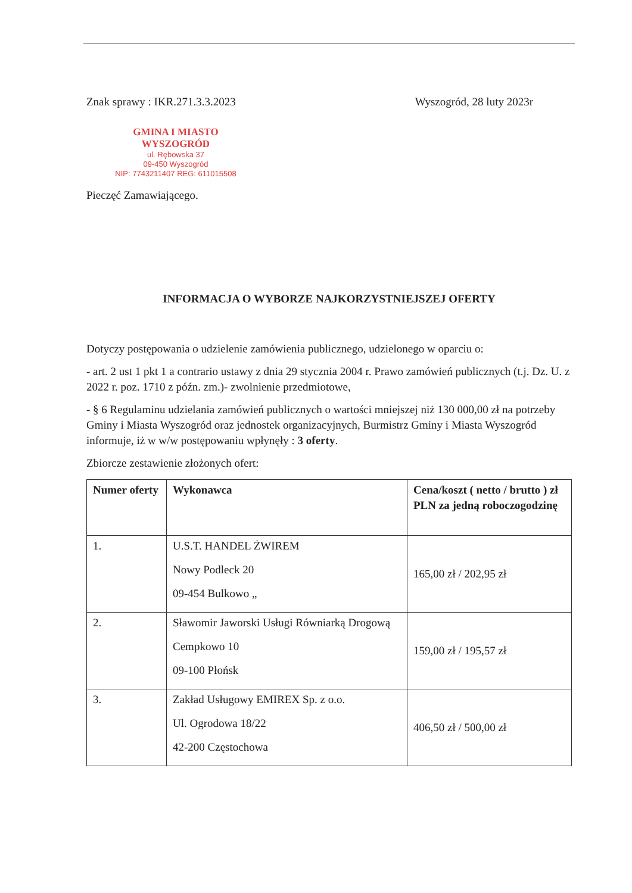Znak sprawy : IKR.271.3.3.2023 Wyszogród, 28 luty 2023r
GMINA I MIASTO WYSZOGRÓD
ul. Rębowska 37
09-450 Wyszogród
NIP: 7743211407 REG: 611015508
Pieczęć Zamawiającego.
INFORMACJA O WYBORZE NAJKORZYSTNIEJSZEJ OFERTY
Dotyczy postępowania o udzielenie zamówienia publicznego, udzielonego w oparciu o:
- art. 2 ust 1 pkt 1 a contrario ustawy z dnia 29 stycznia 2004 r. Prawo zamówień publicznych (t.j. Dz. U. z 2022 r. poz. 1710 z późn. zm.)- zwolnienie przedmiotowe,
- § 6 Regulaminu udzielania zamówień publicznych o wartości mniejszej niż 130 000,00 zł na potrzeby Gminy i Miasta Wyszogród oraz jednostek organizacyjnych, Burmistrz Gminy i Miasta Wyszogród informuje, iż w w/w postępowaniu wpłynęły : 3 oferty.
Zbiorcze zestawienie złożonych ofert:
| Numer oferty | Wykonawca | Cena/koszt ( netto / brutto ) zł PLN za jedną roboczogodzinę |
| --- | --- | --- |
| 1. | U.S.T. HANDEL ŻWIREM Nowy Podleck 20 09-454 Bulkowo „ | 165,00 zł / 202,95 zł |
| 2. | Sławomir Jaworski Usługi Równiarką Drogową Cempkowo 10 09-100 Płońsk | 159,00 zł / 195,57 zł |
| 3. | Zakład Usługowy EMIREX Sp. z o.o. Ul. Ogrodowa 18/22 42-200 Częstochowa | 406,50 zł / 500,00 zł |